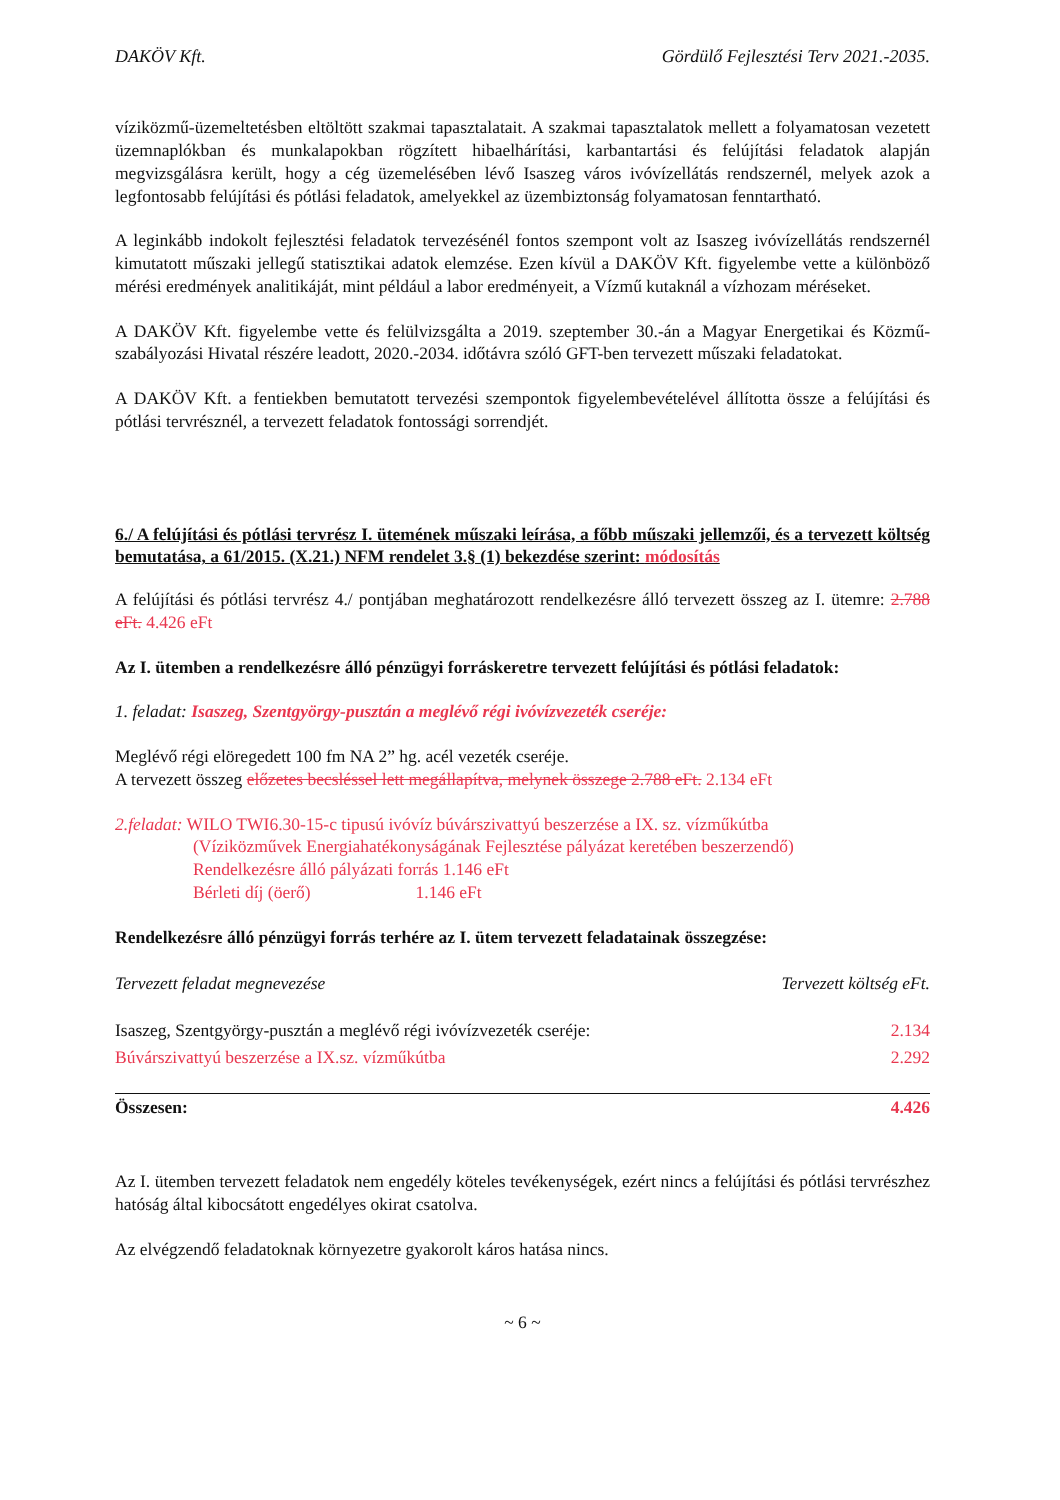DAKÖV Kft. Gördülő Fejlesztési Terv 2021.-2035.
víziközmű-üzemeltetésben eltöltött szakmai tapasztalatait. A szakmai tapasztalatok mellett a folyamatosan vezetett üzemnaplókban és munkalapokban rögzített hibaelhárítási, karbantartási és felújítási feladatok alapján megvizsgálásra került, hogy a cég üzemelésében lévő Isaszeg város ivóvízellátás rendszernél, melyek azok a legfontosabb felújítási és pótlási feladatok, amelyekkel az üzembiztonság folyamatosan fenntartható.
A leginkább indokolt fejlesztési feladatok tervezésénél fontos szempont volt az Isaszeg ivóvízellátás rendszernél kimutatott műszaki jellegű statisztikai adatok elemzése. Ezen kívül a DAKÖV Kft. figyelembe vette a különböző mérési eredmények analitikáját, mint például a labor eredményeit, a Vízmű kutaknál a vízhozam méréseket.
A DAKÖV Kft. figyelembe vette és felülvizsgálta a 2019. szeptember 30.-án a Magyar Energetikai és Közmű-szabályozási Hivatal részére leadott, 2020.-2034. időtávra szóló GFT-ben tervezett műszaki feladatokat.
A DAKÖV Kft. a fentiekben bemutatott tervezési szempontok figyelembevételével állította össze a felújítási és pótlási tervrésznél, a tervezett feladatok fontossági sorrendjét.
6./ A felújítási és pótlási tervrész I. ütemének műszaki leírása, a főbb műszaki jellemzői, és a tervezett költség bemutatása, a 61/2015. (X.21.) NFM rendelet 3.§ (1) bekezdése szerint: módosítás
A felújítási és pótlási tervrész 4./ pontjában meghatározott rendelkezésre álló tervezett összeg az I. ütemre: 2.788 eFt. 4.426 eFt
Az I. ütemben a rendelkezésre álló pénzügyi forráskeretre tervezett felújítási és pótlási feladatok:
1. feladat: Isaszeg, Szentgyörgy-pusztán a meglévő régi ivóvízvezeték cseréje:
Meglévő régi elöregedett 100 fm NA 2” hg. acél vezeték cseréje.
A tervezett összeg előzetes becsléssel lett megállapítva, melynek összege 2.788 eFt. 2.134 eFt
2.feladat: WILO TWI6.30-15-c tipusú ivóvíz búvárszivattyú beszerzése a IX. sz. vízműkútba
(Víziközművek Energiahatékonyságának Fejlesztése pályázat keretében beszerzendő)
Rendelkezésre álló pályázati forrás 1.146 eFt
Bérleti díj (öerő) 1.146 eFt
Rendelkezésre álló pénzügyi forrás terhére az I. ütem tervezett feladatainak összegzése:
| Tervezett feladat megnevezése | Tervezett költség eFt. |
| --- | --- |
| Isaszeg, Szentgyörgy-pusztán a meglévő régi ivóvízvezeték cseréje: | 2.134 |
| Búvárszivattyú beszerzése a IX.sz. vízműkútba | 2.292 |
| Összesen: | 4.426 |
Az I. ütemben tervezett feladatok nem engedély köteles tevékenységek, ezért nincs a felújítási és pótlási tervrészhez hatóság által kibocsátott engedélyes okirat csatolva.
Az elvégzendő feladatoknak környezetre gyakorolt káros hatása nincs.
~ 6 ~